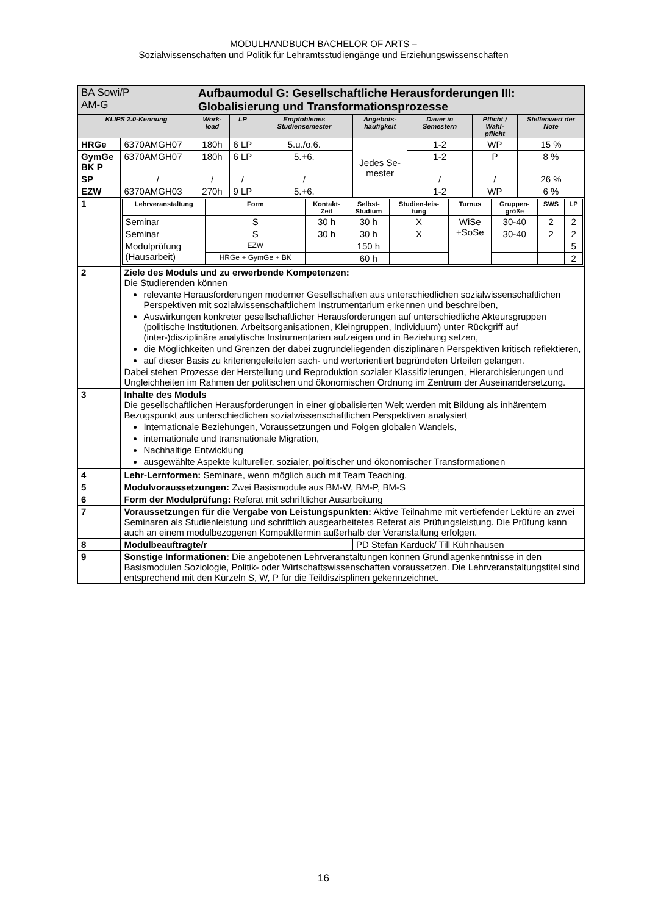MODULHANDBUCH BACHELOR OF ARTS –
Sozialwissenschaften und Politik für Lehramtsstudiengänge und Erziehungswissenschaften
| BA Sowi/P AM-G | | Aufbaumodul G: Gesellschaftliche Herausforderungen III: Globalisierung und Transformationsprozesse | | | | | | |
| KLIPS 2.0-Kennung | | Work- load | LP | Empfohlenes Studiensemester | Angebots- häufigkeit | Dauer in Semestern | Pflicht / Wahl- pflicht | Stellenwert der Note |
| HRGe | 6370AMGH07 | 180h | 6 LP | 5.u./o.6. | Jedes Se- mester | 1-2 | WP | 15 % |
| GymGe BK P | 6370AMGH07 | 180h | 6 LP | 5.+6. | | 1-2 | P | 8 % |
| SP | / | / | / | / | | / | / | 26 % |
| EZW | 6370AMGH03 | 270h | 9 LP | 5.+6. | | 1-2 | WP | 6 % |
| 1 | / Lehrveranstaltung / Form / Kontakt- Zeit / Selbst- Studium / Studien-leis- tung / Turnus / Gruppen- größe / SWS / LP / / Seminar / S / 30 h / 30 h / X / WiSe +SoSe / 30-40 / 2 / 2 / / Seminar / S / 30 h / 30 h / X / / 30-40 / 2 / 2 / / Modulprüfung (Hausarbeit) / EZW / / 150 h / / / / / 5 / / / HRGe + GymGe + BK / / 60 h / / / / / 2 / | | | | | | | |
| 2 | Ziele des Moduls und zu erwerbende Kompetenzen: Die Studierenden können relevante Herausforderungen moderner Gesellschaften aus unterschiedlichen sozialwissenschaftlichen Perspektiven mit sozialwissenschaftlichem Instrumentarium erkennen und beschreiben, Auswirkungen konkreter gesellschaftlicher Herausforderungen auf unterschiedliche Akteursgruppen (politische Institutionen, Arbeitsorganisationen, Kleingruppen, Individuum) unter Rückgriff auf (inter-)disziplinäre analytische Instrumentarien aufzeigen und in Beziehung setzen, die Möglichkeiten und Grenzen der dabei zugrundeliegenden disziplinären Perspektiven kritisch reflektieren, auf dieser Basis zu kriteriengeleiteten sach- und wertorientiert begründeten Urteilen gelangen. Dabei stehen Prozesse der Herstellung und Reproduktion sozialer Klassifizierungen, Hierarchisierungen und Ungleichheiten im Rahmen der politischen und ökonomischen Ordnung im Zentrum der Auseinandersetzung. | | | | | | | |
| 3 | Inhalte des Moduls Die gesellschaftlichen Herausforderungen in einer globalisierten Welt werden mit Bildung als inhärentem Bezugspunkt aus unterschiedlichen sozialwissenschaftlichen Perspektiven analysiert Internationale Beziehungen, Voraussetzungen und Folgen globalen Wandels, internationale und transnationale Migration, Nachhaltige Entwicklung ausgewählte Aspekte kultureller, sozialer, politischer und ökonomischer Transformationen | | | | | | | |
| 4 | Lehr-Lernformen: Seminare, wenn möglich auch mit Team Teaching, | | | | | | | |
| 5 | Modulvoraussetzungen: Zwei Basismodule aus BM-W, BM-P, BM-S | | | | | | | |
| 6 | Form der Modulprüfung: Referat mit schriftlicher Ausarbeitung | | | | | | | |
| 7 | Voraussetzungen für die Vergabe von Leistungspunkten: Aktive Teilnahme mit vertiefender Lektüre an zwei Seminaren als Studienleistung und schriftlich ausgearbeitetes Referat als Prüfungsleistung. Die Prüfung kann auch an einem modulbezogenen Kompakttermin außerhalb der Veranstaltung erfolgen. | | | | | | | |
| 8 | Modulbeauftragte/r | | | | PD Stefan Karduck/ Till Kühnhausen | | | |
| 9 | Sonstige Informationen: Die angebotenen Lehrveranstaltungen können Grundlagenkenntnisse in den Basismodulen Soziologie, Politik- oder Wirtschaftswissenschaften voraussetzen. Die Lehrveranstaltungstitel sind entsprechend mit den Kürzeln S, W, P für die Teildiszisplinen gekennzeichnet. | | | | | | | |
16